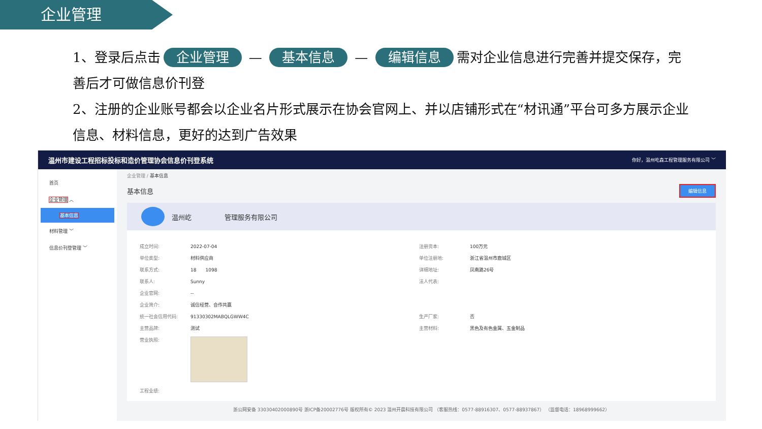企业管理
1、登录后点击 企业管理 — 基本信息 — 编辑信息 需对企业信息进行完善并提交保存，完善后才可做信息价刊登
2、注册的企业账号都会以企业名片形式展示在协会官网上、并以店铺形式在“材讯通”平台可多方展示企业信息、材料信息，更好的达到广告效果
温州市建设工程招标投标和造价管理协会信息价刊登系统 你好，温州屹森工程管理服务有限公司 ﹀
首页
企业管理 ︿
基本信息
材料管理 ﹀
信息价刊登管理 ﹀
企业管理 / 基本信息
基本信息
编辑信息
温州屹　　　　　管理服务有限公司
| 成立时间: | 2022-07-04 | 注册资本: | 100万元 |
| 单位类型: | 材料供应商 | 单位注册地: | 浙江省温州市鹿城区 |
| 联系方式: | 18 1098 | 详细地址: | 凤南路26号 |
| 联系人: | Sunny | 法人代表: | |
| 企业官网: | -- | | |
| 企业简介: | 诚信经营、合作共赢 | | |
| 统一社会信用代码: | 91330302MABQLGWW4C | 生产厂家: | 否 |
| 主营品牌: | 测试 | 主营材料: | 黑色及有色金属、五金制品 |
| 营业执照: | | | |
| 工程业绩: | | | |
浙公网安备 33030402000890号 浙ICP备20002776号 版权所有© 2023 温州开晨科技有限公司 （客服热线：0577-88916307、0577-88937867） （监督电话：18968999662）